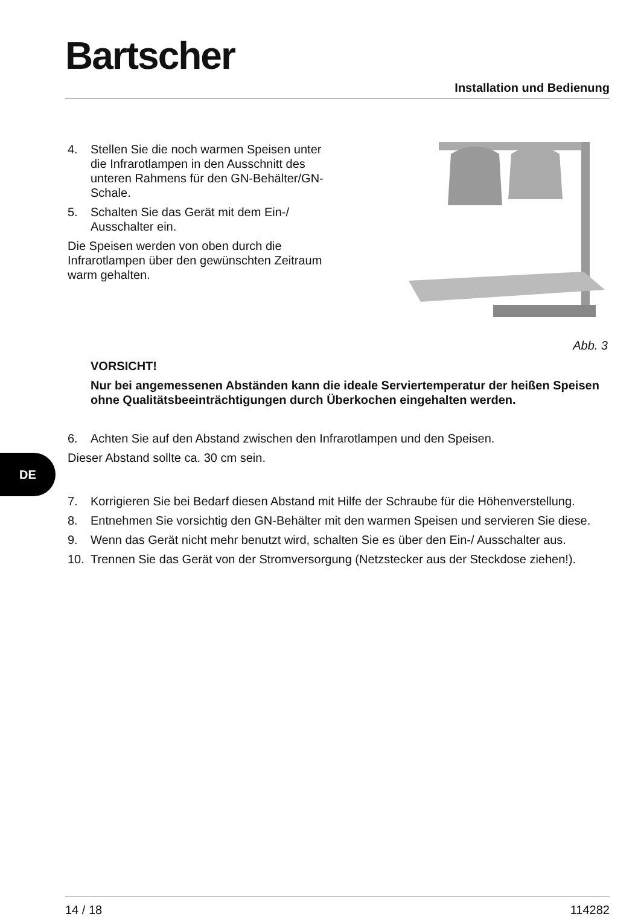Bartscher
Installation und Bedienung
4. Stellen Sie die noch warmen Speisen unter die Infrarotlampen in den Ausschnitt des unteren Rahmens für den GN-Behälter/GN-Schale.
5. Schalten Sie das Gerät mit dem Ein-/ Ausschalter ein.
Die Speisen werden von oben durch die Infrarotlampen über den gewünschten Zeitraum warm gehalten.
Abb. 3
VORSICHT!
Nur bei angemessenen Abständen kann die ideale Serviertemperatur der heißen Speisen ohne Qualitätsbeeinträchtigungen durch Überkochen eingehalten werden.
6. Achten Sie auf den Abstand zwischen den Infrarotlampen und den Speisen.
Dieser Abstand sollte ca. 30 cm sein.
7. Korrigieren Sie bei Bedarf diesen Abstand mit Hilfe der Schraube für die Höhenverstellung.
8. Entnehmen Sie vorsichtig den GN-Behälter mit den warmen Speisen und servieren Sie diese.
9. Wenn das Gerät nicht mehr benutzt wird, schalten Sie es über den Ein-/ Ausschalter aus.
10. Trennen Sie das Gerät von der Stromversorgung (Netzstecker aus der Steckdose ziehen!).
DE
14 / 18 114282